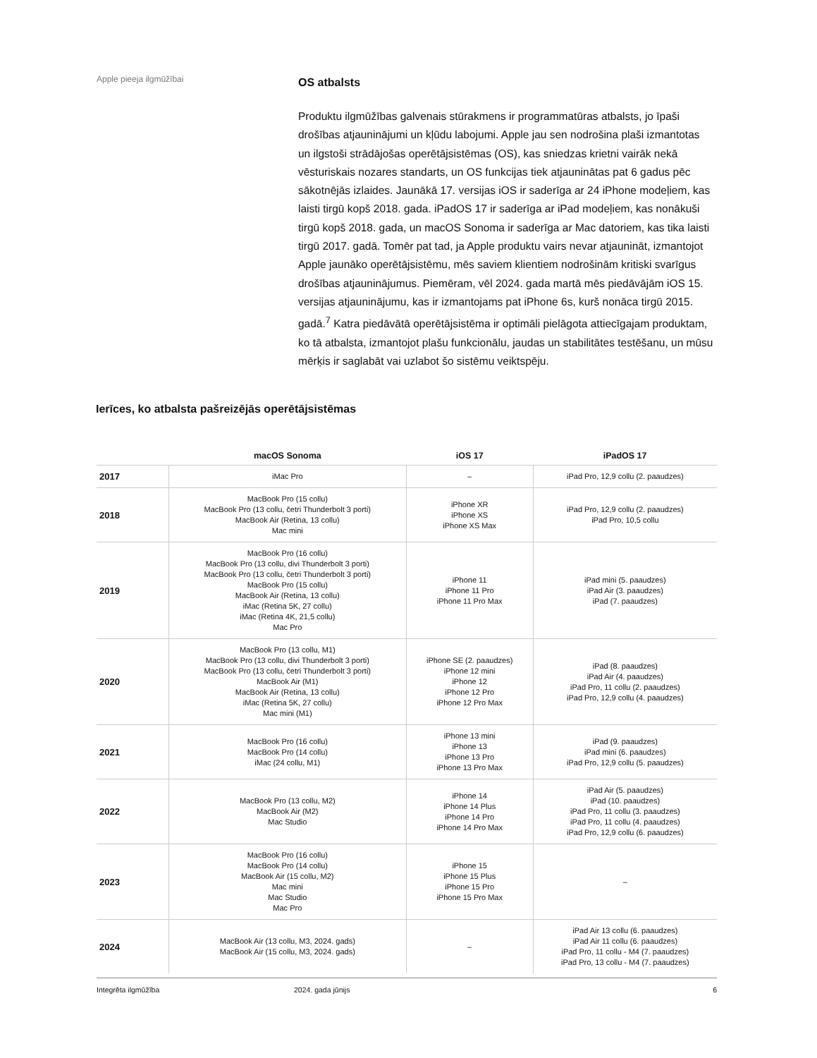Apple pieeja ilgmūžībai
OS atbalsts
Produktu ilgmūžības galvenais stūrakmens ir programmatūras atbalsts, jo īpaši drošības atjauninājumi un kļūdu labojumi. Apple jau sen nodrošina plaši izmantotas un ilgstoši strādājošas operētājsistēmas (OS), kas sniedzas krietni vairāk nekā vēsturiskais nozares standarts, un OS funkcijas tiek atjauninātas pat 6 gadus pēc sākotnējās izlaides. Jaunākā 17. versijas iOS ir saderīga ar 24 iPhone modeļiem, kas laisti tirgū kopš 2018. gada. iPadOS 17 ir saderīga ar iPad modeļiem, kas nonākuši tirgū kopš 2018. gada, un macOS Sonoma ir saderīga ar Mac datoriem, kas tika laisti tirgū 2017. gadā. Tomēr pat tad, ja Apple produktu vairs nevar atjaunināt, izmantojot Apple jaunāko operētājsistēmu, mēs saviem klientiem nodrošinām kritiski svarīgus drošības atjauninājumus. Piemēram, vēl 2024. gada martā mēs piedāvājām iOS 15. versijas atjauninājumu, kas ir izmantojams pat iPhone 6s, kurš nonāca tirgū 2015. gadā.<sup>7</sup> Katra piedāvātā operētājsistēma ir optimāli pielāgota attiecīgajam produktam, ko tā atbalsta, izmantojot plašu funkcionālu, jaudas un stabilitātes testēšanu, un mūsu mērķis ir saglabāt vai uzlabot šo sistēmu veiktspēju.
Ierīces, ko atbalsta pašreizējās operētājsistēmas
| | macOS Sonoma | iOS 17 | iPadOS 17 |
| --- | --- | --- | --- |
| 2017 | iMac Pro | – | iPad Pro, 12,9 collu (2. paaudzes) |
| 2018 | MacBook Pro (15 collu) MacBook Pro (13 collu, četri Thunderbolt 3 porti) MacBook Air (Retina, 13 collu) Mac mini | iPhone XR iPhone XS iPhone XS Max | iPad Pro, 12,9 collu (2. paaudzes) iPad Pro, 10,5 collu |
| 2019 | MacBook Pro (16 collu) MacBook Pro (13 collu, divi Thunderbolt 3 porti) MacBook Pro (13 collu, četri Thunderbolt 3 porti) MacBook Pro (15 collu) MacBook Air (Retina, 13 collu) iMac (Retina 5K, 27 collu) iMac (Retina 4K, 21,5 collu) Mac Pro | iPhone 11 iPhone 11 Pro iPhone 11 Pro Max | iPad mini (5. paaudzes) iPad Air (3. paaudzes) iPad (7. paaudzes) |
| 2020 | MacBook Pro (13 collu, M1) MacBook Pro (13 collu, divi Thunderbolt 3 porti) MacBook Pro (13 collu, četri Thunderbolt 3 porti) MacBook Air (M1) MacBook Air (Retina, 13 collu) iMac (Retina 5K, 27 collu) Mac mini (M1) | iPhone SE (2. paaudzes) iPhone 12 mini iPhone 12 iPhone 12 Pro iPhone 12 Pro Max | iPad (8. paaudzes) iPad Air (4. paaudzes) iPad Pro, 11 collu (2. paaudzes) iPad Pro, 12,9 collu (4. paaudzes) |
| 2021 | MacBook Pro (16 collu) MacBook Pro (14 collu) iMac (24 collu, M1) | iPhone 13 mini iPhone 13 iPhone 13 Pro iPhone 13 Pro Max | iPad (9. paaudzes) iPad mini (6. paaudzes) iPad Pro, 12,9 collu (5. paaudzes) |
| 2022 | MacBook Pro (13 collu, M2) MacBook Air (M2) Mac Studio | iPhone 14 iPhone 14 Plus iPhone 14 Pro iPhone 14 Pro Max | iPad Air (5. paaudzes) iPad (10. paaudzes) iPad Pro, 11 collu (3. paaudzes) iPad Pro, 11 collu (4. paaudzes) iPad Pro, 12,9 collu (6. paaudzes) |
| 2023 | MacBook Pro (16 collu) MacBook Pro (14 collu) MacBook Air (15 collu, M2) Mac mini Mac Studio Mac Pro | iPhone 15 iPhone 15 Plus iPhone 15 Pro iPhone 15 Pro Max | – |
| 2024 | MacBook Air (13 collu, M3, 2024. gads) MacBook Air (15 collu, M3, 2024. gads) | – | iPad Air 13 collu (6. paaudzes) iPad Air 11 collu (6. paaudzes) iPad Pro, 11 collu - M4 (7. paaudzes) iPad Pro, 13 collu - M4 (7. paaudzes) |
Integrēta ilgmūžība 2024. gada jūnijs 6